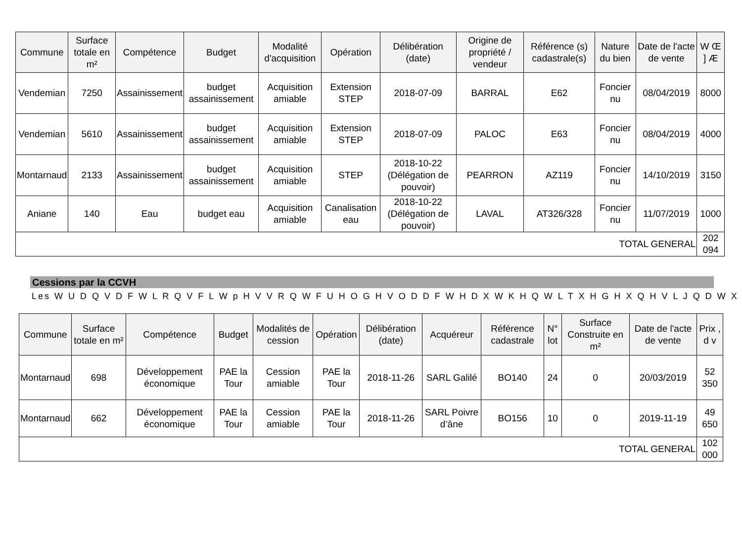| Commune | Surface totale en m² | Compétence | Budget | Modalité d'acquisition | Opération | Délibération (date) | Origine de propriété / vendeur | Référence (s) cadastrale(s) | Nature du bien | Date de l'acte de vente | W Œ ] Æ |
| --- | --- | --- | --- | --- | --- | --- | --- | --- | --- | --- | --- |
| Vendemian | 7250 | Assainissement | budget assainissement | Acquisition amiable | Extension STEP | 2018-07-09 | BARRAL | E62 | Foncier nu | 08/04/2019 | 8000 |
| Vendemian | 5610 | Assainissement | budget assainissement | Acquisition amiable | Extension STEP | 2018-07-09 | PALOC | E63 | Foncier nu | 08/04/2019 | 4000 |
| Montarnaud | 2133 | Assainissement | budget assainissement | Acquisition amiable | STEP | 2018-10-22 (Délégation de pouvoir) | PEARRON | AZ119 | Foncier nu | 14/10/2019 | 3150 |
| Aniane | 140 | Eau | budget eau | Acquisition amiable | Canalisation eau | 2018-10-22 (Délégation de pouvoir) | LAVAL | AT326/328 | Foncier nu | 11/07/2019 | 1000 |
| TOTAL GENERAL | | | | | | | | | | | 202 094 |
Cessions par la CCVH
Les W U D Q V D F W L R Q V F L W p H V V R Q W F U H O G H V O D D F W H D X W K H Q W L T X H G H X Q H V L J Q D W X
| Commune | Surface totale en m² | Compétence | Budget | Modalités de cession | Opération | Délibération (date) | Acquéreur | Référence cadastrale | N° lot | Surface Construite en m² | Date de l'acte de vente | Prix , d v |
| --- | --- | --- | --- | --- | --- | --- | --- | --- | --- | --- | --- | --- |
| Montarnaud | 698 | Développement économique | PAE la Tour | Cession amiable | PAE la Tour | 2018-11-26 | SARL Galilé | BO140 | 24 | 0 | 20/03/2019 | 52 350 |
| Montarnaud | 662 | Développement économique | PAE la Tour | Cession amiable | PAE la Tour | 2018-11-26 | SARL Poivre d’âne | BO156 | 10 | 0 | 2019-11-19 | 49 650 |
| TOTAL GENERAL | | | | | | | | | | | | 102 000 |